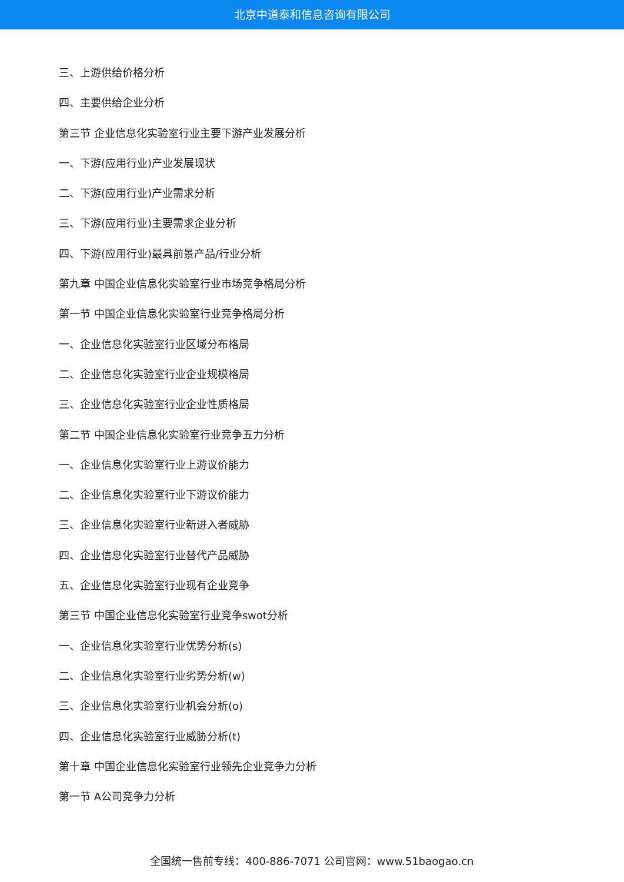北京中道泰和信息咨询有限公司
三、上游供给价格分析
四、主要供给企业分析
第三节 企业信息化实验室行业主要下游产业发展分析
一、下游(应用行业)产业发展现状
二、下游(应用行业)产业需求分析
三、下游(应用行业)主要需求企业分析
四、下游(应用行业)最具前景产品/行业分析
第九章 中国企业信息化实验室行业市场竞争格局分析
第一节 中国企业信息化实验室行业竞争格局分析
一、企业信息化实验室行业区域分布格局
二、企业信息化实验室行业企业规模格局
三、企业信息化实验室行业企业性质格局
第二节 中国企业信息化实验室行业竞争五力分析
一、企业信息化实验室行业上游议价能力
二、企业信息化实验室行业下游议价能力
三、企业信息化实验室行业新进入者威胁
四、企业信息化实验室行业替代产品威胁
五、企业信息化实验室行业现有企业竞争
第三节 中国企业信息化实验室行业竞争swot分析
一、企业信息化实验室行业优势分析(s)
二、企业信息化实验室行业劣势分析(w)
三、企业信息化实验室行业机会分析(o)
四、企业信息化实验室行业威胁分析(t)
第十章 中国企业信息化实验室行业领先企业竞争力分析
第一节 A公司竞争力分析
全国统一售前专线：400-886-7071 公司官网：www.51baogao.cn